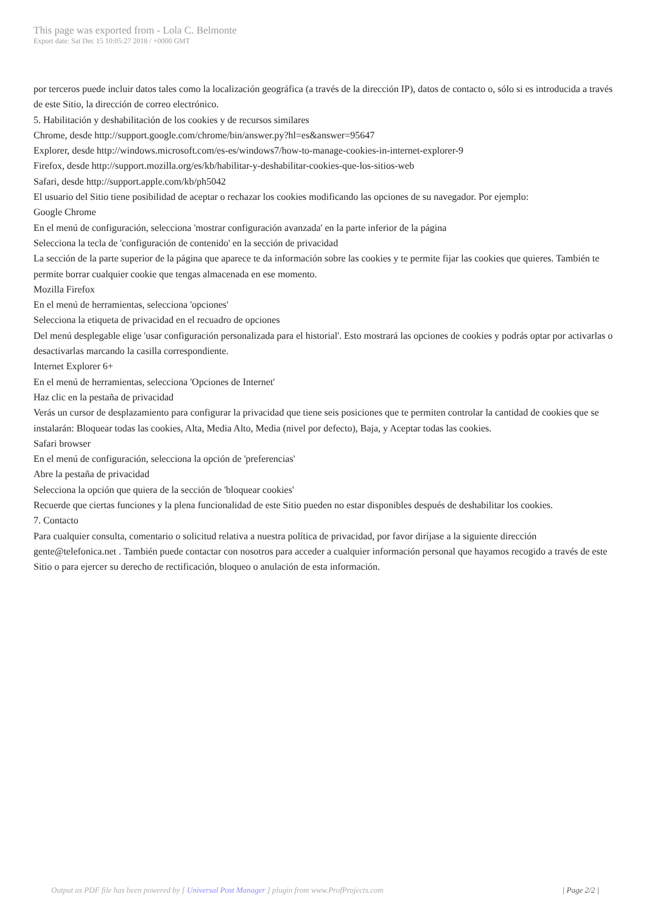This page was exported from - Lola C. Belmonte
Export date: Sat Dec 15 10:05:27 2018 / +0000 GMT
por terceros puede incluir datos tales como la localización geográfica (a través de la dirección IP), datos de contacto o, sólo si es introducida a través de este Sitio, la dirección de correo electrónico.
5. Habilitación y deshabilitación de los cookies y de recursos similares
Chrome, desde http://support.google.com/chrome/bin/answer.py?hl=es&answer=95647
Explorer, desde http://windows.microsoft.com/es-es/windows7/how-to-manage-cookies-in-internet-explorer-9
Firefox, desde http://support.mozilla.org/es/kb/habilitar-y-deshabilitar-cookies-que-los-sitios-web
Safari, desde http://support.apple.com/kb/ph5042
El usuario del Sitio tiene posibilidad de aceptar o rechazar los cookies modificando las opciones de su navegador. Por ejemplo:
Google Chrome
En el menú de configuración, selecciona 'mostrar configuración avanzada' en la parte inferior de la página
Selecciona la tecla de 'configuración de contenido' en la sección de privacidad
La sección de la parte superior de la página que aparece te da información sobre las cookies y te permite fijar las cookies que quieres. También te permite borrar cualquier cookie que tengas almacenada en ese momento.
Mozilla Firefox
En el menú de herramientas, selecciona 'opciones'
Selecciona la etiqueta de privacidad en el recuadro de opciones
Del menú desplegable elige 'usar configuración personalizada para el historial'. Esto mostrará las opciones de cookies y podrás optar por activarlas o desactivarlas marcando la casilla correspondiente.
Internet Explorer 6+
En el menú de herramientas, selecciona 'Opciones de Internet'
Haz clic en la pestaña de privacidad
Verás un cursor de desplazamiento para configurar la privacidad que tiene seis posiciones que te permiten controlar la cantidad de cookies que se instalarán: Bloquear todas las cookies, Alta, Media Alto, Media (nivel por defecto), Baja, y Aceptar todas las cookies.
Safari browser
En el menú de configuración, selecciona la opción de 'preferencias'
Abre la pestaña de privacidad
Selecciona la opción que quiera de la sección de 'bloquear cookies'
Recuerde que ciertas funciones y la plena funcionalidad de este Sitio pueden no estar disponibles después de deshabilitar los cookies.
7. Contacto
Para cualquier consulta, comentario o solicitud relativa a nuestra política de privacidad, por favor diríjase a la siguiente dirección gente@telefonica.net . También puede contactar con nosotros para acceder a cualquier información personal que hayamos recogido a través de este Sitio o para ejercer su derecho de rectificación, bloqueo o anulación de esta información.
Output as PDF file has been powered by [ Universal Post Manager ] plugin from www.ProfProjects.com
| Page 2/2 |